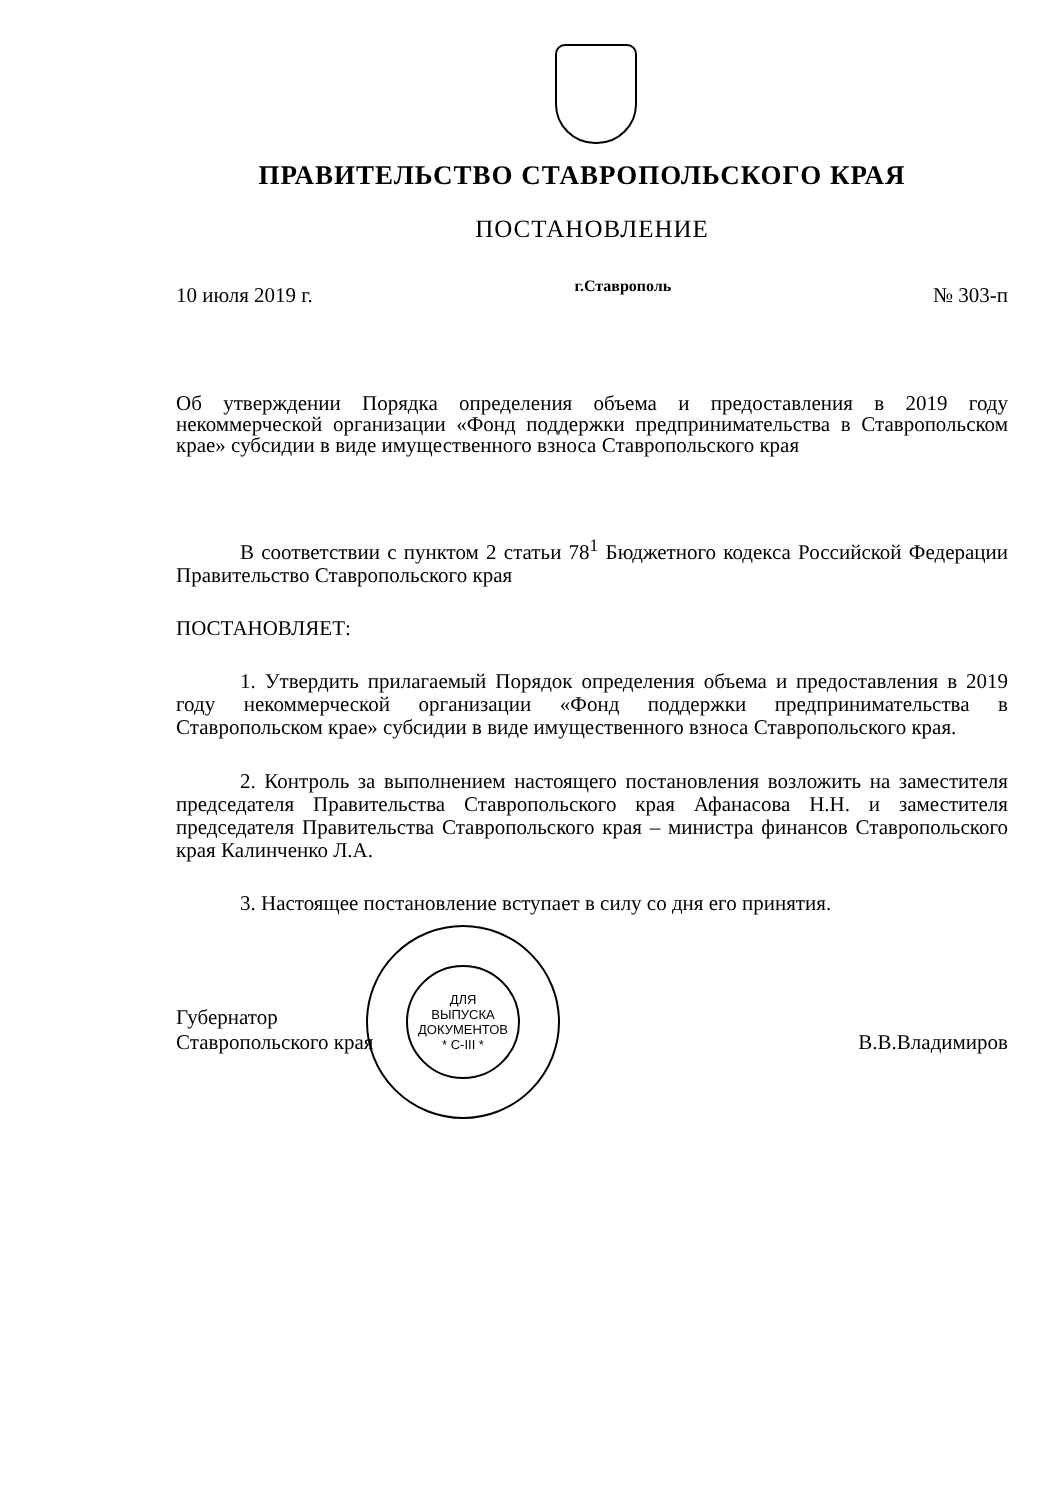ПРАВИТЕЛЬСТВО СТАВРОПОЛЬСКОГО КРАЯ
ПОСТАНОВЛЕНИЕ
10 июля 2019 г. г.Ставрополь № 303-п
Об утверждении Порядка определения объема и предоставления в 2019 году некоммерческой организации «Фонд поддержки предпринимательства в Ставропольском крае» субсидии в виде имущественного взноса Ставропольского края
В соответствии с пунктом 2 статьи 78<sup>1</sup> Бюджетного кодекса Российской Федерации Правительство Ставропольского края
ПОСТАНОВЛЯЕТ:
1. Утвердить прилагаемый Порядок определения объема и предоставления в 2019 году некоммерческой организации «Фонд поддержки предпринимательства в Ставропольском крае» субсидии в виде имущественного взноса Ставропольского края.
2. Контроль за выполнением настоящего постановления возложить на заместителя председателя Правительства Ставропольского края Афанасова Н.Н. и заместителя председателя Правительства Ставропольского края – министра финансов Ставропольского края Калинченко Л.А.
3. Настоящее постановление вступает в силу со дня его принятия.
Губернатор
Ставропольского края
ДЛЯ
ВЫПУСКА
ДОКУМЕНТОВ
* С-III *
В.В.Владимиров